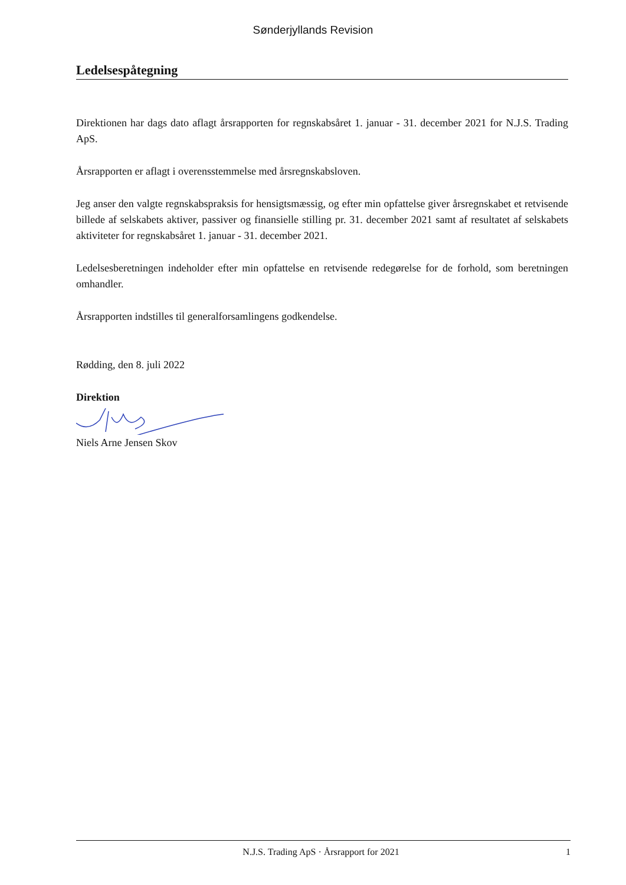Sønderjyllands Revision
Ledelsespåtegning
Direktionen har dags dato aflagt årsrapporten for regnskabsåret 1. januar - 31. december 2021 for N.J.S. Trading ApS.
Årsrapporten er aflagt i overensstemmelse med årsregnskabsloven.
Jeg anser den valgte regnskabspraksis for hensigtsmæssig, og efter min opfattelse giver årsregnskabet et retvisende billede af selskabets aktiver, passiver og finansielle stilling pr. 31. december 2021 samt af resultatet af selskabets aktiviteter for regnskabsåret 1. januar - 31. december 2021.
Ledelsesberetningen indeholder efter min opfattelse en retvisende redegørelse for de forhold, som beretningen omhandler.
Årsrapporten indstilles til generalforsamlingens godkendelse.
Rødding, den 8. juli 2022
Direktion
Niels Arne Jensen Skov
N.J.S. Trading ApS · Årsrapport for 2021 1